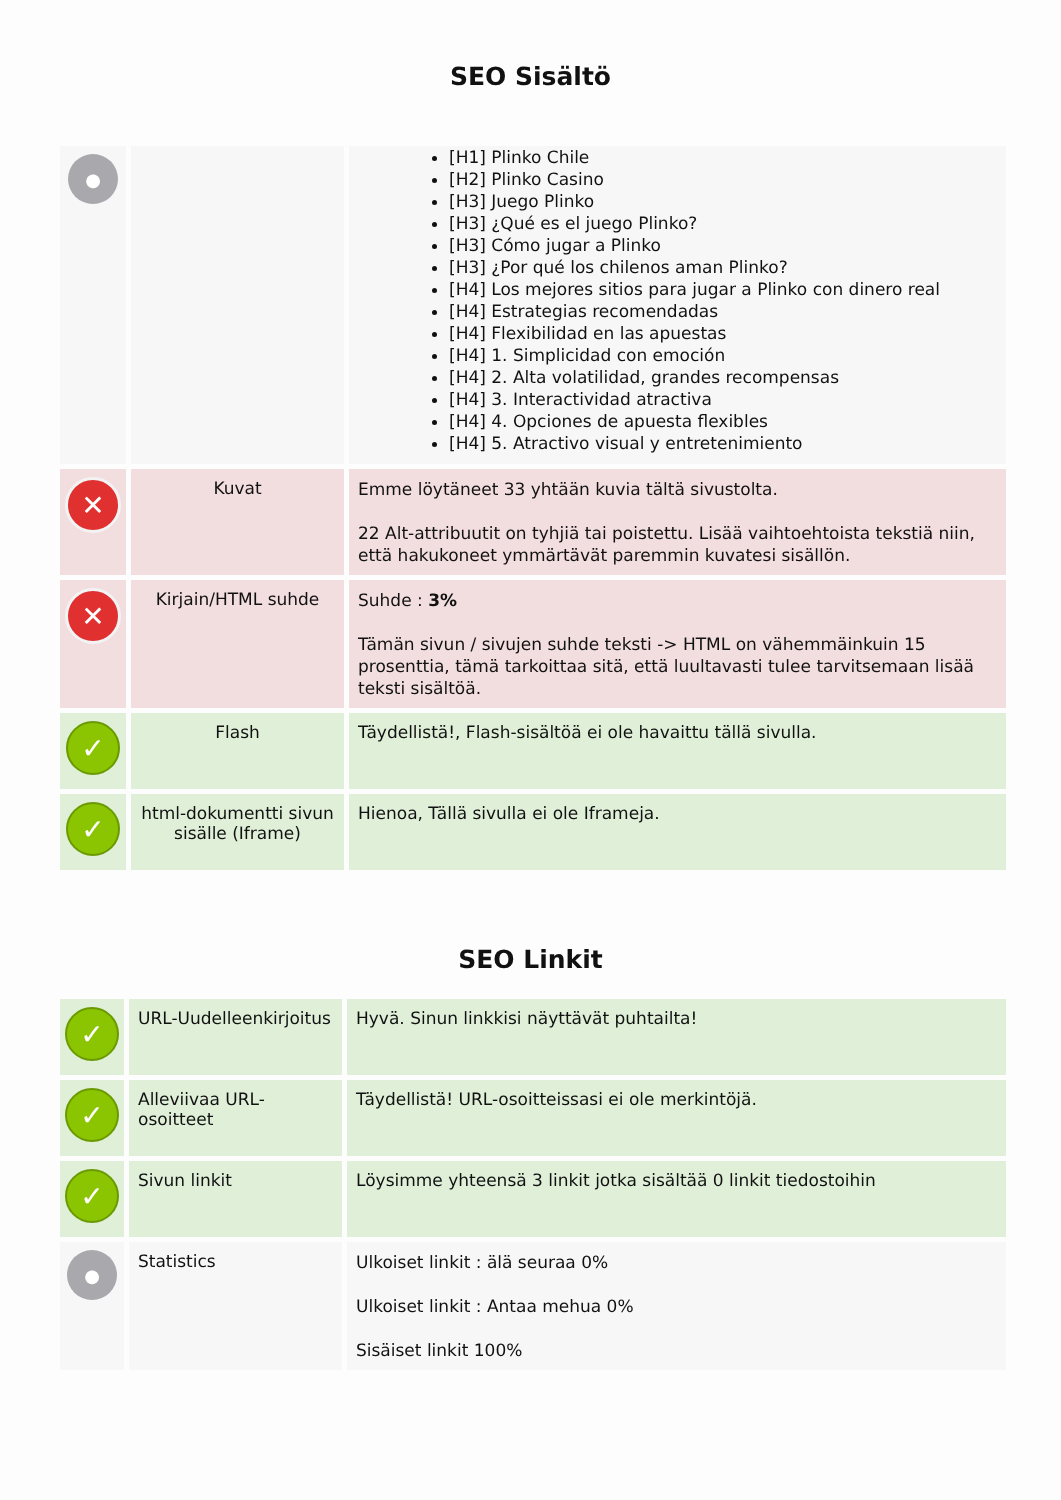SEO Sisältö
| ● | | [H1] Plinko Chile [H2] Plinko Casino [H3] Juego Plinko [H3] ¿Qué es el juego Plinko? [H3] Cómo jugar a Plinko [H3] ¿Por qué los chilenos aman Plinko? [H4] Los mejores sitios para jugar a Plinko con dinero real [H4] Estrategias recomendadas [H4] Flexibilidad en las apuestas [H4] 1. Simplicidad con emoción [H4] 2. Alta volatilidad, grandes recompensas [H4] 3. Interactividad atractiva [H4] 4. Opciones de apuesta flexibles [H4] 5. Atractivo visual y entretenimiento |
| ✕ | Kuvat | Emme löytäneet 33 yhtään kuvia tältä sivustolta. 22 Alt-attribuutit on tyhjiä tai poistettu. Lisää vaihtoehtoista tekstiä niin, että hakukoneet ymmärtävät paremmin kuvatesi sisällön. |
| ✕ | Kirjain/HTML suhde | Suhde : 3% Tämän sivun / sivujen suhde teksti -> HTML on vähemmäinkuin 15 prosenttia, tämä tarkoittaa sitä, että luultavasti tulee tarvitsemaan lisää teksti sisältöä. |
| ✓ | Flash | Täydellistä!, Flash-sisältöä ei ole havaittu tällä sivulla. |
| ✓ | html-dokumentti sivun sisälle (Iframe) | Hienoa, Tällä sivulla ei ole Iframeja. |
SEO Linkit
| ✓ | URL-Uudelleenkirjoitus | Hyvä. Sinun linkkisi näyttävät puhtailta! |
| ✓ | Alleviivaa URL-osoitteet | Täydellistä! URL-osoitteissasi ei ole merkintöjä. |
| ✓ | Sivun linkit | Löysimme yhteensä 3 linkit jotka sisältää 0 linkit tiedostoihin |
| ● | Statistics | Ulkoiset linkit : älä seuraa 0% Ulkoiset linkit : Antaa mehua 0% Sisäiset linkit 100% |